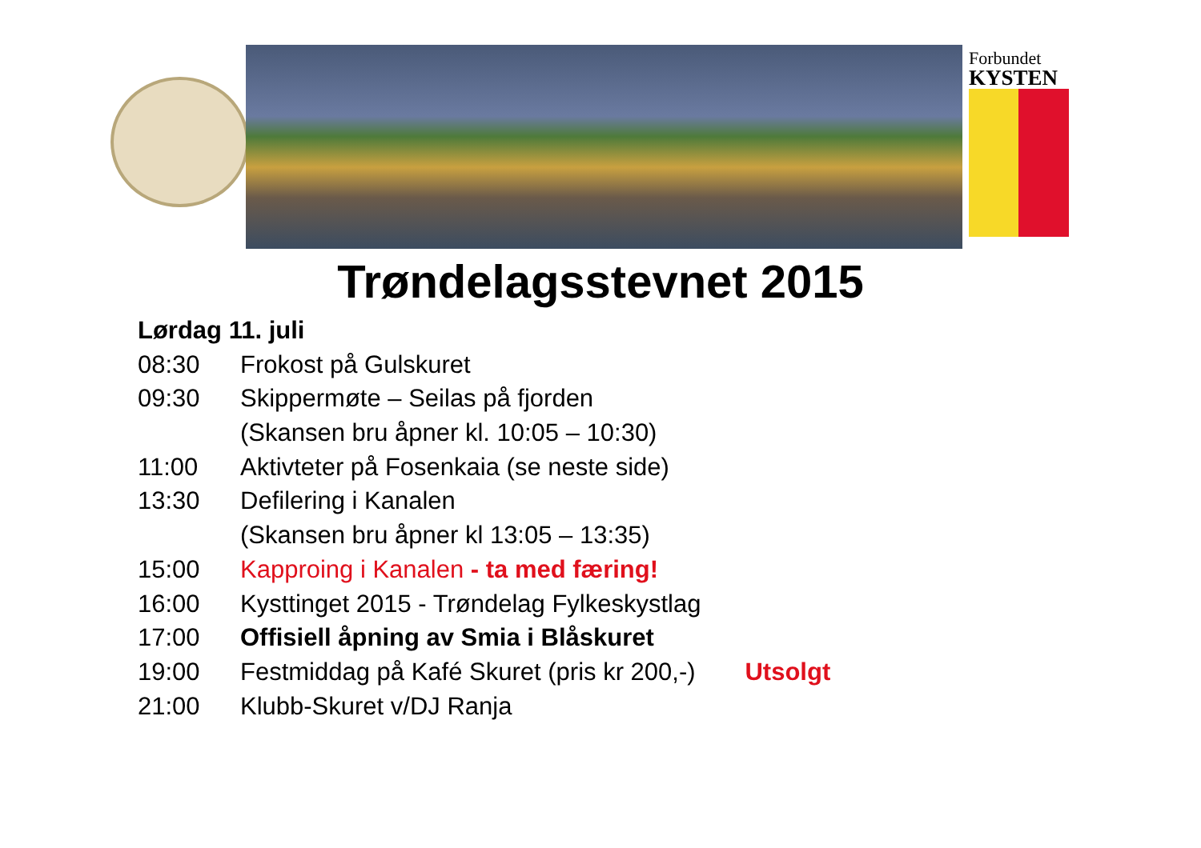Forbundet
KYSTEN
Trøndelagsstevnet 2015
| Lørdag 11. juli | | |
| 08:30 | Frokost på Gulskuret | |
| 09:30 | Skippermøte – Seilas på fjorden | |
| | (Skansen bru åpner kl. 10:05 – 10:30) | |
| 11:00 | Aktivteter på Fosenkaia (se neste side) | |
| 13:30 | Defilering i Kanalen | |
| | (Skansen bru åpner kl 13:05 – 13:35) | |
| 15:00 | Kapproing i Kanalen - ta med færing! | |
| 16:00 | Kysttinget 2015 - Trøndelag Fylkeskystlag | |
| 17:00 | Offisiell åpning av Smia i Blåskuret | |
| 19:00 | Festmiddag på Kafé Skuret (pris kr 200,-) | Utsolgt |
| 21:00 | Klubb-Skuret v/DJ Ranja | |